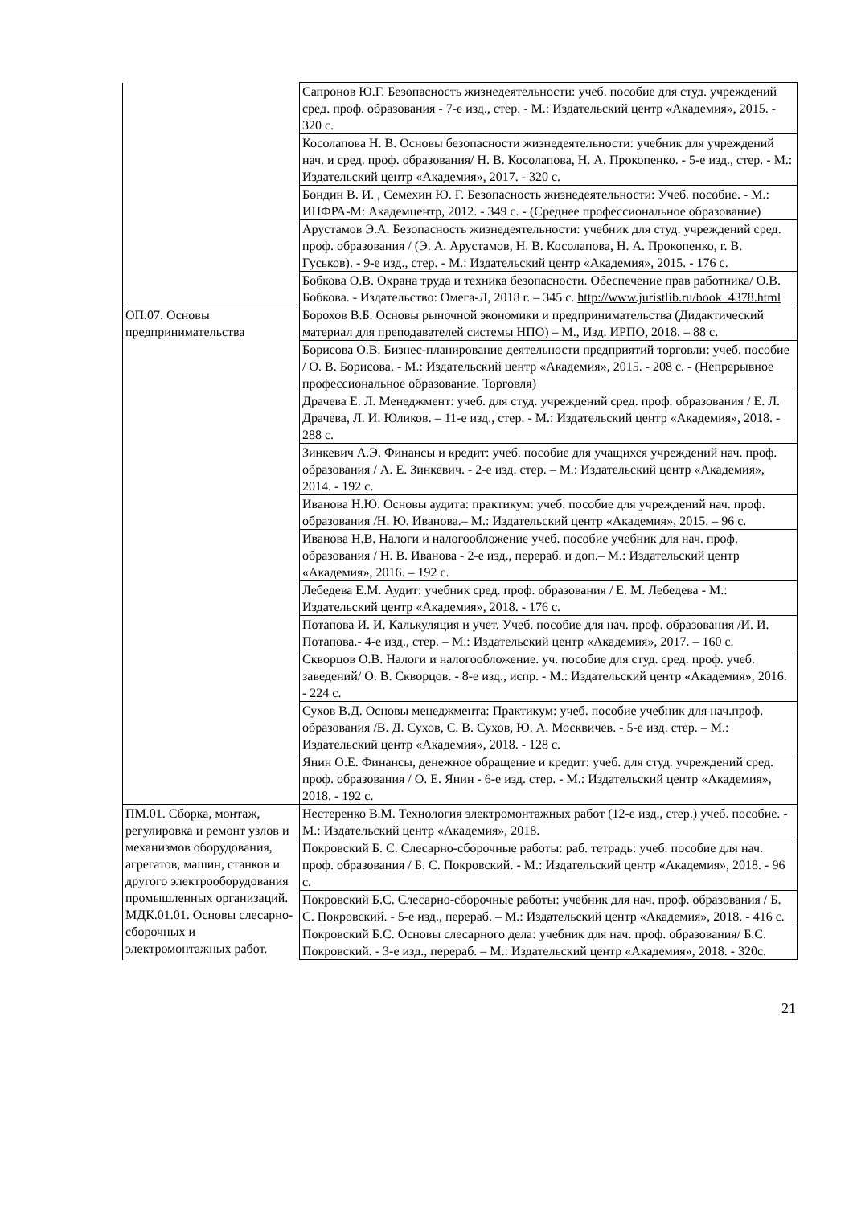| | Сапронов Ю.Г. Безопасность жизнедеятельности: учеб. пособие для студ. учреждений сред. проф. образования - 7-е изд., стер. - М.: Издательский центр «Академия», 2015. - 320 с. |
| | Косолапова Н. В. Основы безопасности жизнедеятельности: учебник для учреждений нач. и сред. проф. образования/ Н. В. Косолапова, Н. А. Прокопенко. - 5-е изд., стер. - М.: Издательский центр «Академия», 2017. - 320 с. |
| | Бондин В. И. , Семехин Ю. Г. Безопасность жизнедеятельности: Учеб. пособие. - М.: ИНФРА-М: Академцентр, 2012. - 349 с. - (Среднее профессиональное образование) |
| | Арустамов Э.А. Безопасность жизнедеятельности: учебник для студ. учреждений сред. проф. образования / (Э. А. Арустамов, Н. В. Косолапова, Н. А. Прокопенко, г. В. Гуськов). - 9-е изд., стер. - М.: Издательский центр «Академия», 2015. - 176 с. |
| | Бобкова О.В. Охрана труда и техника безопасности. Обеспечение прав работника/ О.В. Бобкова. - Издательство: Омега-Л, 2018 г. – 345 с. http://www.juristlib.ru/book_4378.html |
| ОП.07. Основы предпринимательства | Борохов В.Б. Основы рыночной экономики и предпринимательства (Дидактический материал для преподавателей системы НПО) – М., Изд. ИРПО, 2018. – 88 с. |
| | Борисова О.В. Бизнес-планирование деятельности предприятий торговли: учеб. пособие / О. В. Борисова. - М.: Издательский центр «Академия», 2015. - 208 с. - (Непрерывное профессиональное образование. Торговля) |
| | Драчева Е. Л. Менеджмент: учеб. для студ. учреждений сред. проф. образования / Е. Л. Драчева, Л. И. Юликов. – 11-е изд., стер. - М.: Издательский центр «Академия», 2018. - 288 с. |
| | Зинкевич А.Э. Финансы и кредит: учеб. пособие для учащихся учреждений нач. проф. образования / А. Е. Зинкевич. - 2-е изд. стер. – М.: Издательский центр «Академия», 2014. - 192 с. |
| | Иванова Н.Ю. Основы аудита: практикум: учеб. пособие для учреждений нач. проф. образования /Н. Ю. Иванова.– М.: Издательский центр «Академия», 2015. – 96 с. |
| | Иванова Н.В. Налоги и налогообложение учеб. пособие учебник для нач. проф. образования / Н. В. Иванова - 2-е изд., перераб. и доп.– М.: Издательский центр «Академия», 2016. – 192 с. |
| | Лебедева Е.М. Аудит: учебник сред. проф. образования / Е. М. Лебедева - М.: Издательский центр «Академия», 2018. - 176 с. |
| | Потапова И. И. Калькуляция и учет. Учеб. пособие для нач. проф. образования /И. И. Потапова.- 4-е изд., стер. – М.: Издательский центр «Академия», 2017. – 160 с. |
| | Скворцов О.В. Налоги и налогообложение. уч. пособие для студ. сред. проф. учеб. заведений/ О. В. Скворцов. - 8-е изд., испр. - М.: Издательский центр «Академия», 2016. - 224 с. |
| | Сухов В.Д. Основы менеджмента: Практикум: учеб. пособие учебник для нач.проф. образования /В. Д. Сухов, С. В. Сухов, Ю. А. Москвичев. - 5-е изд. стер. – М.: Издательский центр «Академия», 2018. - 128 с. |
| | Янин О.Е. Финансы, денежное обращение и кредит: учеб. для студ. учреждений сред. проф. образования / О. Е. Янин - 6-е изд. стер. - М.: Издательский центр «Академия», 2018. - 192 с. |
| ПМ.01. Сборка, монтаж, регулировка и ремонт узлов и механизмов оборудования, агрегатов, машин, станков и другого электрооборудования промышленных организаций. МДК.01.01. Основы слесарно-сборочных и электромонтажных работ. | Нестеренко В.М. Технология электромонтажных работ (12-е изд., стер.) учеб. пособие. - М.: Издательский центр «Академия», 2018. |
| | Покровский Б. С. Слесарно-сборочные работы: раб. тетрадь: учеб. пособие для нач. проф. образования / Б. С. Покровский. - М.: Издательский центр «Академия», 2018. - 96 с. |
| | Покровский Б.С. Слесарно-сборочные работы: учебник для нач. проф. образования / Б. С. Покровский. - 5-е изд., перераб. – М.: Издательский центр «Академия», 2018. - 416 с. |
| | Покровский Б.С. Основы слесарного дела: учебник для нач. проф. образования/ Б.С. Покровский. - 3-е изд., перераб. – М.: Издательский центр «Академия», 2018. - 320с. |
21